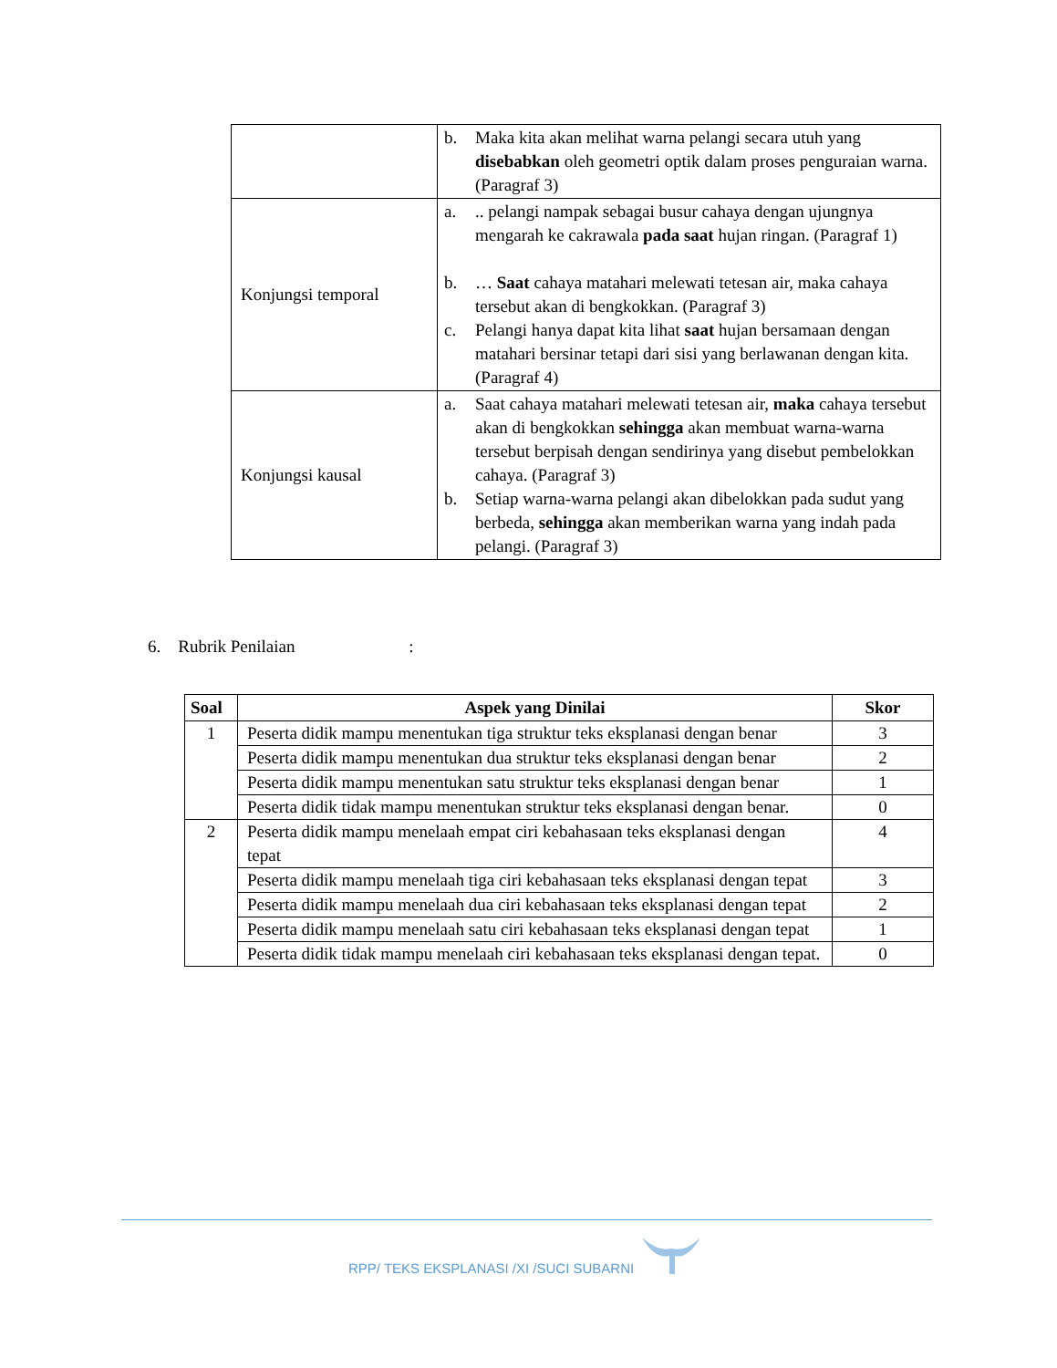| | b. Maka kita akan melihat warna pelangi secara utuh yang disebabkan oleh geometri optik dalam proses penguraian warna. (Paragraf 3) |
| Konjungsi temporal | a. .. pelangi nampak sebagai busur cahaya dengan ujungnya mengarah ke cakrawala pada saat hujan ringan. (Paragraf 1) b. … Saat cahaya matahari melewati tetesan air, maka cahaya tersebut akan di bengkokkan. (Paragraf 3) c. Pelangi hanya dapat kita lihat saat hujan bersamaan dengan matahari bersinar tetapi dari sisi yang berlawanan dengan kita. (Paragraf 4) |
| Konjungsi kausal | a. Saat cahaya matahari melewati tetesan air, maka cahaya tersebut akan di bengkokkan sehingga akan membuat warna-warna tersebut berpisah dengan sendirinya yang disebut pembelokkan cahaya. (Paragraf 3) b. Setiap warna-warna pelangi akan dibelokkan pada sudut yang berbeda, sehingga akan memberikan warna yang indah pada pelangi. (Paragraf 3) |
6. Rubrik Penilaian :
| Soal | Aspek yang Dinilai | Skor |
| --- | --- | --- |
| 1 | Peserta didik mampu menentukan tiga struktur teks eksplanasi dengan benar | 3 |
| | Peserta didik mampu menentukan dua struktur teks eksplanasi dengan benar | 2 |
| | Peserta didik mampu menentukan satu struktur teks eksplanasi dengan benar | 1 |
| | Peserta didik tidak mampu menentukan struktur teks eksplanasi dengan benar. | 0 |
| 2 | Peserta didik mampu menelaah empat ciri kebahasaan teks eksplanasi dengan tepat | 4 |
| | Peserta didik mampu menelaah tiga ciri kebahasaan teks eksplanasi dengan tepat | 3 |
| | Peserta didik mampu menelaah dua ciri kebahasaan teks eksplanasi dengan tepat | 2 |
| | Peserta didik mampu menelaah satu ciri kebahasaan teks eksplanasi dengan tepat | 1 |
| | Peserta didik tidak mampu menelaah ciri kebahasaan teks eksplanasi dengan tepat. | 0 |
RPP/ TEKS EKSPLANASI /XI /SUCI SUBARNI